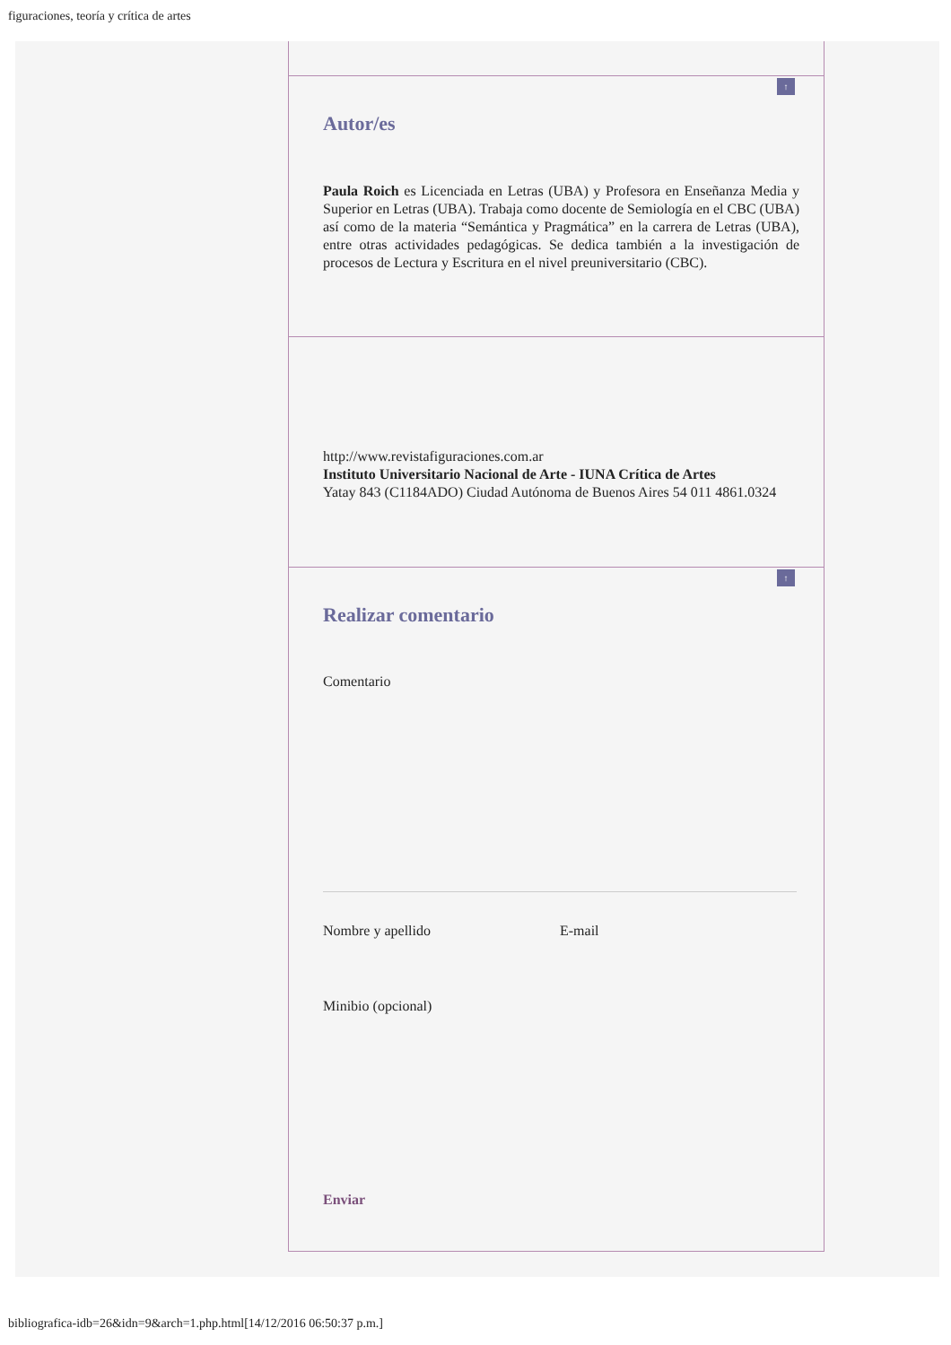figuraciones, teoría y crítica de artes
↑
Autor/es
Paula Roich es Licenciada en Letras (UBA) y Profesora en Enseñanza Media y Superior en Letras (UBA). Trabaja como docente de Semiología en el CBC (UBA) así como de la materia “Semántica y Pragmática” en la carrera de Letras (UBA), entre otras actividades pedagógicas. Se dedica también a la investigación de procesos de Lectura y Escritura en el nivel preuniversitario (CBC).
http://www.revistafiguraciones.com.ar
Instituto Universitario Nacional de Arte - IUNA Crítica de Artes
Yatay 843 (C1184ADO) Ciudad Autónoma de Buenos Aires 54 011 4861.0324
↑
Realizar comentario
Comentario
Nombre y apellido E-mail
Minibio (opcional)
Enviar
bibliografica-idb=26&idn=9&arch=1.php.html[14/12/2016 06:50:37 p.m.]